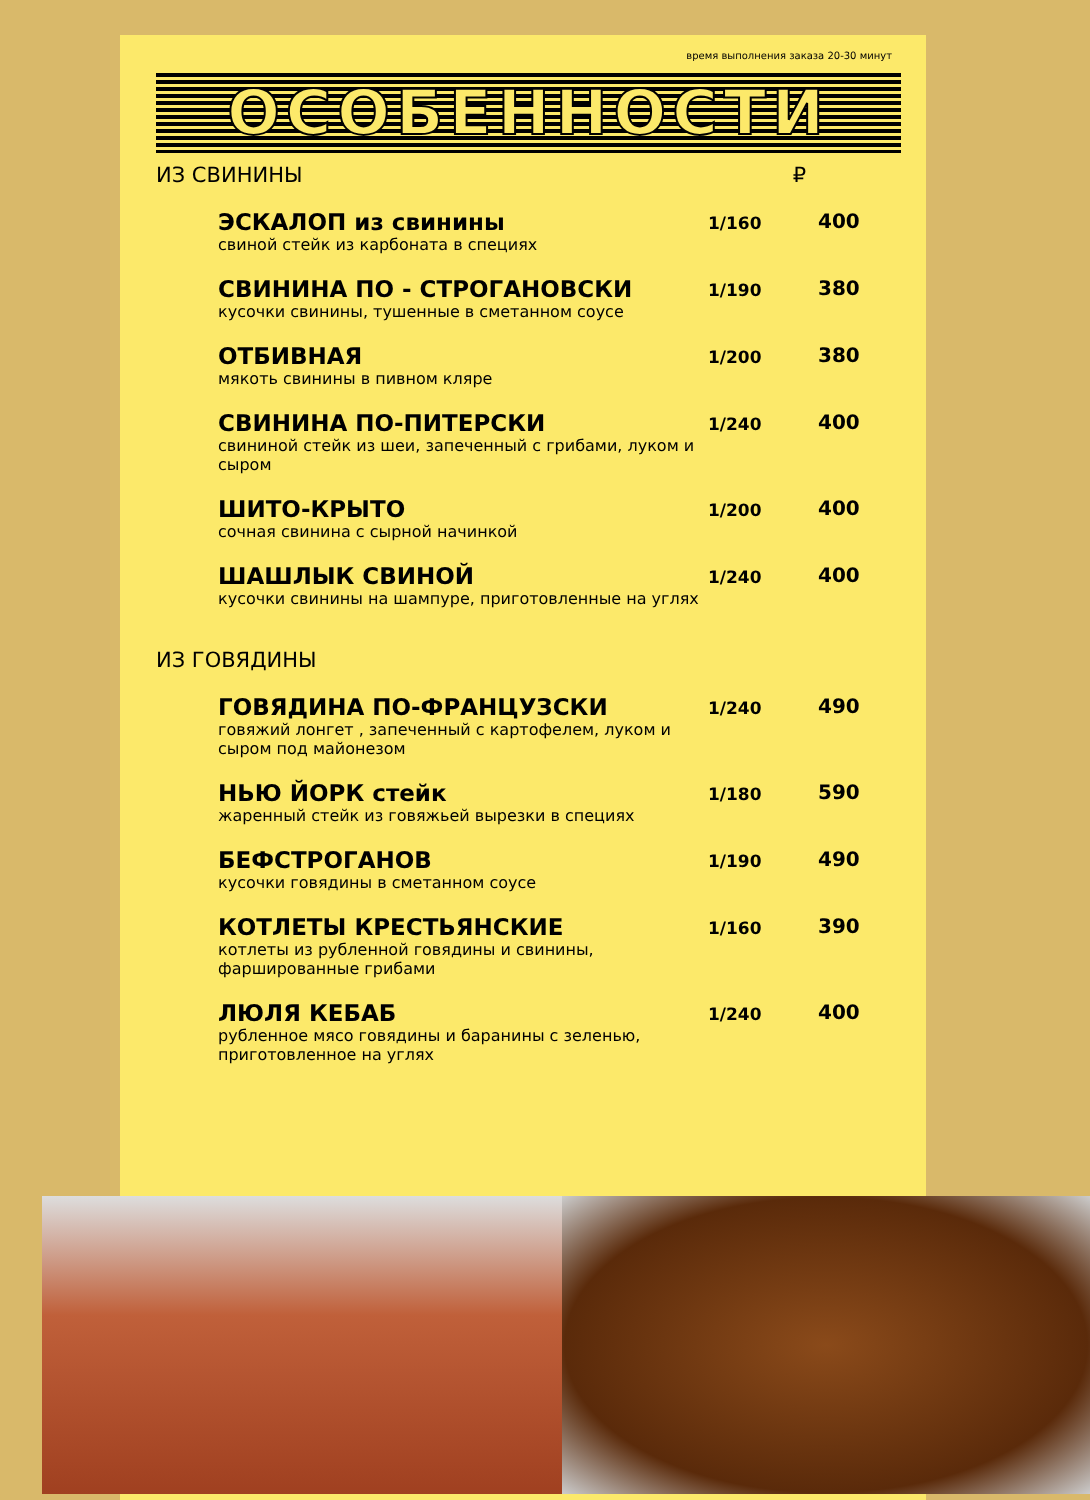время выполнения заказа 20-30 минут
ОСОБЕННОСТИ
ИЗ СВИНИНЫ ₽
ЭСКАЛОП из свинины
свиной стейк из карбоната в специях
1/160
400
СВИНИНА ПО - СТРОГАНОВСКИ
кусочки свинины, тушенные в сметанном соусе
1/190
380
ОТБИВНАЯ
мякоть свинины в пивном кляре
1/200
380
СВИНИНА ПО-ПИТЕРСКИ
свининой стейк из шеи, запеченный с грибами, луком и сыром
1/240
400
ШИТО-КРЫТО
сочная свинина с сырной начинкой
1/200
400
ШАШЛЫК СВИНОЙ
кусочки свинины на шампуре, приготовленные на углях
1/240
400
ИЗ ГОВЯДИНЫ
ГОВЯДИНА ПО-ФРАНЦУЗСКИ
говяжий лонгет , запеченный с картофелем, луком и сыром под майонезом
1/240
490
НЬЮ ЙОРК стейк
жаренный стейк из говяжьей вырезки в специях
1/180
590
БЕФСТРОГАНОВ
кусочки говядины в сметанном соусе
1/190
490
КОТЛЕТЫ КРЕСТЬЯНСКИЕ
котлеты из рубленной говядины и свинины, фаршированные грибами
1/160
390
ЛЮЛЯ КЕБАБ
рубленное мясо говядины и баранины с зеленью, приготовленное на углях
1/240
400